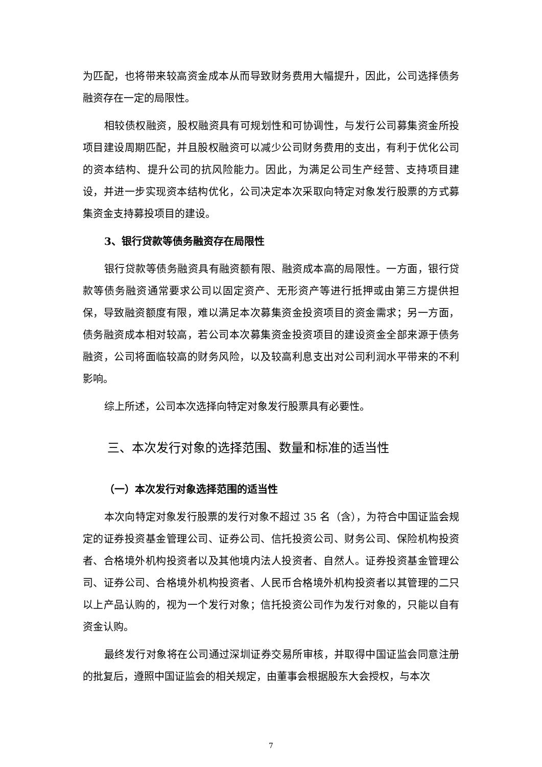为匹配，也将带来较高资金成本从而导致财务费用大幅提升，因此，公司选择债务融资存在一定的局限性。
相较债权融资，股权融资具有可规划性和可协调性，与发行公司募集资金所投项目建设周期匹配，并且股权融资可以减少公司财务费用的支出，有利于优化公司的资本结构、提升公司的抗风险能力。因此，为满足公司生产经营、支持项目建设，并进一步实现资本结构优化，公司决定本次采取向特定对象发行股票的方式募集资金支持募投项目的建设。
3、银行贷款等债务融资存在局限性
银行贷款等债务融资具有融资额有限、融资成本高的局限性。一方面，银行贷款等债务融资通常要求公司以固定资产、无形资产等进行抵押或由第三方提供担保，导致融资额度有限，难以满足本次募集资金投资项目的资金需求；另一方面，债务融资成本相对较高，若公司本次募集资金投资项目的建设资金全部来源于债务融资，公司将面临较高的财务风险，以及较高利息支出对公司利润水平带来的不利影响。
综上所述，公司本次选择向特定对象发行股票具有必要性。
三、本次发行对象的选择范围、数量和标准的适当性
（一）本次发行对象选择范围的适当性
本次向特定对象发行股票的发行对象不超过 35 名（含），为符合中国证监会规定的证券投资基金管理公司、证券公司、信托投资公司、财务公司、保险机构投资者、合格境外机构投资者以及其他境内法人投资者、自然人。证券投资基金管理公司、证券公司、合格境外机构投资者、人民币合格境外机构投资者以其管理的二只以上产品认购的，视为一个发行对象；信托投资公司作为发行对象的，只能以自有资金认购。
最终发行对象将在公司通过深圳证券交易所审核，并取得中国证监会同意注册的批复后，遵照中国证监会的相关规定，由董事会根据股东大会授权，与本次
7